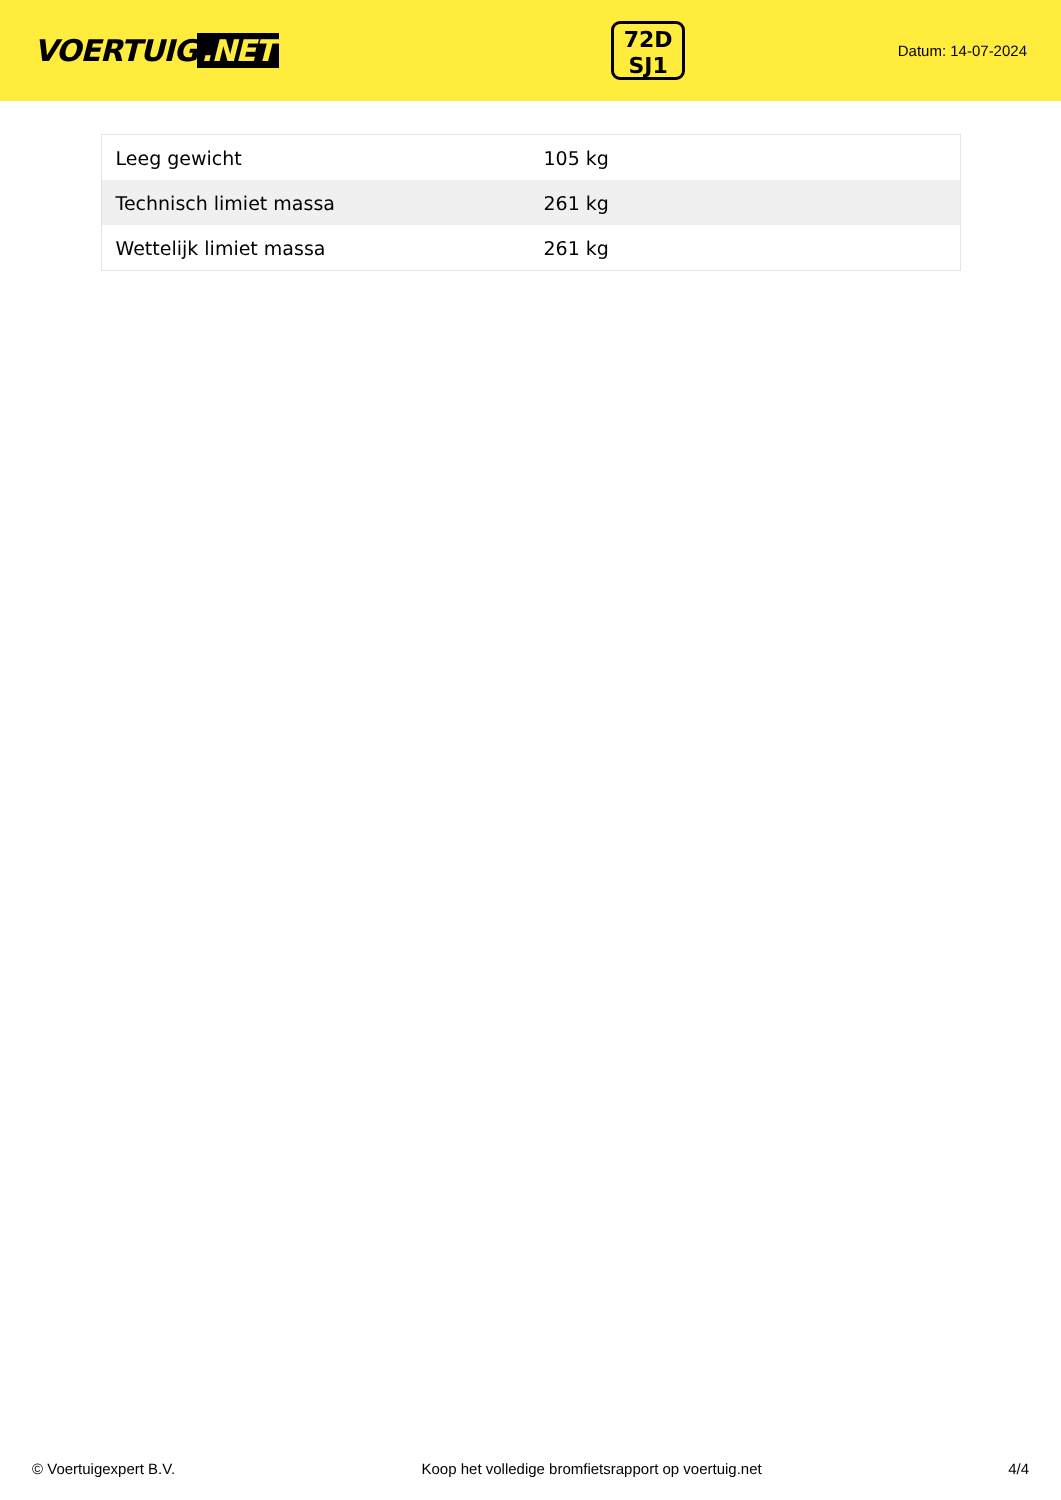VOERTUIG.NET
72D
SJ1
Datum: 14-07-2024
| Leeg gewicht | 105 kg |
| Technisch limiet massa | 261 kg |
| Wettelijk limiet massa | 261 kg |
© Voertuigexpert B.V. Koop het volledige bromfietsrapport op voertuig.net 4/4